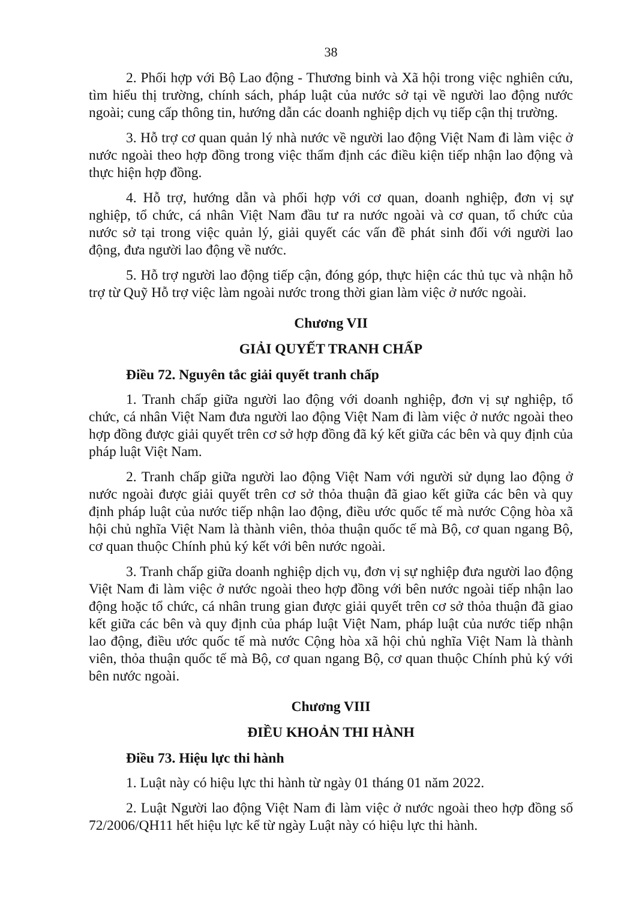38
2. Phối hợp với Bộ Lao động - Thương binh và Xã hội trong việc nghiên cứu, tìm hiểu thị trường, chính sách, pháp luật của nước sở tại về người lao động nước ngoài; cung cấp thông tin, hướng dẫn các doanh nghiệp dịch vụ tiếp cận thị trường.
3. Hỗ trợ cơ quan quản lý nhà nước về người lao động Việt Nam đi làm việc ở nước ngoài theo hợp đồng trong việc thẩm định các điều kiện tiếp nhận lao động và thực hiện hợp đồng.
4. Hỗ trợ, hướng dẫn và phối hợp với cơ quan, doanh nghiệp, đơn vị sự nghiệp, tổ chức, cá nhân Việt Nam đầu tư ra nước ngoài và cơ quan, tổ chức của nước sở tại trong việc quản lý, giải quyết các vấn đề phát sinh đối với người lao động, đưa người lao động về nước.
5. Hỗ trợ người lao động tiếp cận, đóng góp, thực hiện các thủ tục và nhận hỗ trợ từ Quỹ Hỗ trợ việc làm ngoài nước trong thời gian làm việc ở nước ngoài.
Chương VII
GIẢI QUYẾT TRANH CHẤP
Điều 72. Nguyên tắc giải quyết tranh chấp
1. Tranh chấp giữa người lao động với doanh nghiệp, đơn vị sự nghiệp, tổ chức, cá nhân Việt Nam đưa người lao động Việt Nam đi làm việc ở nước ngoài theo hợp đồng được giải quyết trên cơ sở hợp đồng đã ký kết giữa các bên và quy định của pháp luật Việt Nam.
2. Tranh chấp giữa người lao động Việt Nam với người sử dụng lao động ở nước ngoài được giải quyết trên cơ sở thỏa thuận đã giao kết giữa các bên và quy định pháp luật của nước tiếp nhận lao động, điều ước quốc tế mà nước Cộng hòa xã hội chủ nghĩa Việt Nam là thành viên, thỏa thuận quốc tế mà Bộ, cơ quan ngang Bộ, cơ quan thuộc Chính phủ ký kết với bên nước ngoài.
3. Tranh chấp giữa doanh nghiệp dịch vụ, đơn vị sự nghiệp đưa người lao động Việt Nam đi làm việc ở nước ngoài theo hợp đồng với bên nước ngoài tiếp nhận lao động hoặc tổ chức, cá nhân trung gian được giải quyết trên cơ sở thỏa thuận đã giao kết giữa các bên và quy định của pháp luật Việt Nam, pháp luật của nước tiếp nhận lao động, điều ước quốc tế mà nước Cộng hòa xã hội chủ nghĩa Việt Nam là thành viên, thỏa thuận quốc tế mà Bộ, cơ quan ngang Bộ, cơ quan thuộc Chính phủ ký với bên nước ngoài.
Chương VIII
ĐIỀU KHOẢN THI HÀNH
Điều 73. Hiệu lực thi hành
1. Luật này có hiệu lực thi hành từ ngày 01 tháng 01 năm 2022.
2. Luật Người lao động Việt Nam đi làm việc ở nước ngoài theo hợp đồng số 72/2006/QH11 hết hiệu lực kể từ ngày Luật này có hiệu lực thi hành.